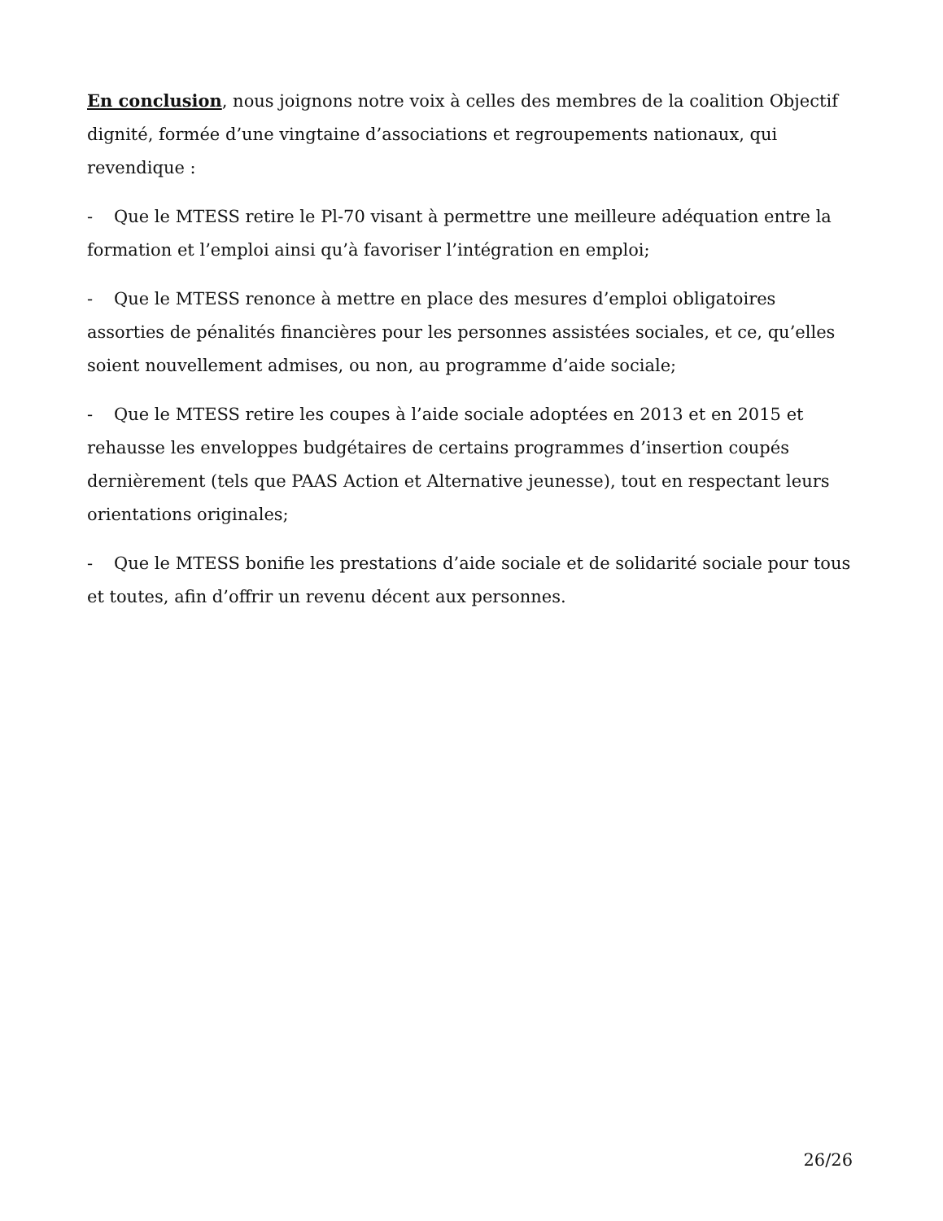En conclusion, nous joignons notre voix à celles des membres de la coalition Objectif dignité, formée d’une vingtaine d’associations et regroupements nationaux, qui revendique :
- Que le MTESS retire le Pl-70 visant à permettre une meilleure adéquation entre la formation et l’emploi ainsi qu’à favoriser l’intégration en emploi;
- Que le MTESS renonce à mettre en place des mesures d’emploi obligatoires assorties de pénalités financières pour les personnes assistées sociales, et ce, qu’elles soient nouvellement admises, ou non, au programme d’aide sociale;
- Que le MTESS retire les coupes à l’aide sociale adoptées en 2013 et en 2015 et rehausse les enveloppes budgétaires de certains programmes d’insertion coupés dernièrement (tels que PAAS Action et Alternative jeunesse), tout en respectant leurs orientations originales;
- Que le MTESS bonifie les prestations d’aide sociale et de solidarité sociale pour tous et toutes, afin d’offrir un revenu décent aux personnes.
26/26